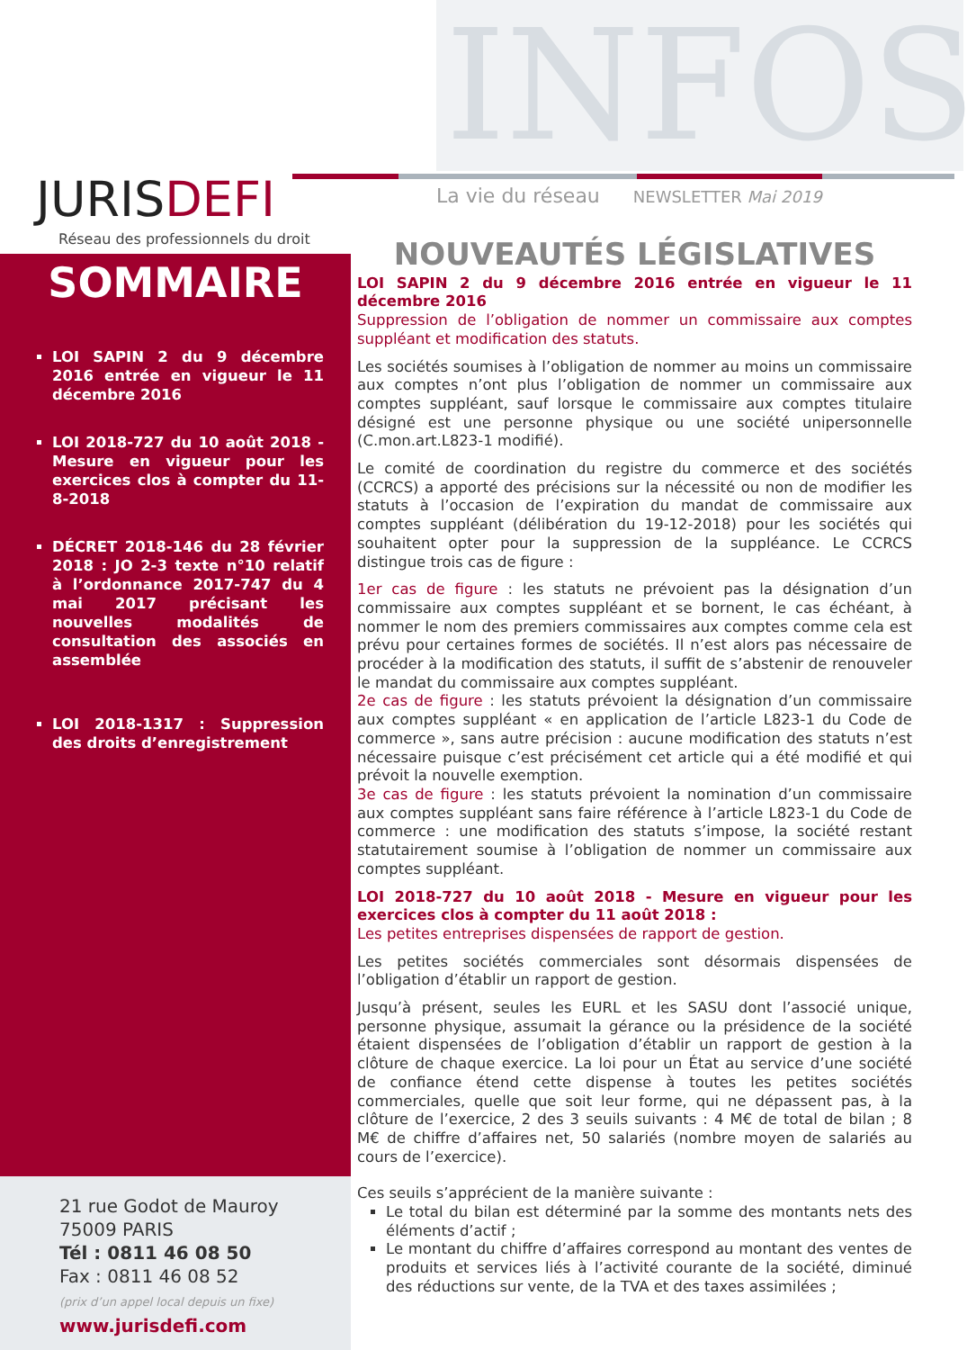INFOS
JURISDEFI
Réseau des professionnels du droit
La vie du réseau NEWSLETTER Mai 2019
SOMMAIRE
LOI SAPIN 2 du 9 décembre 2016 entrée en vigueur le 11 décembre 2016
LOI 2018-727 du 10 août 2018 - Mesure en vigueur pour les exercices clos à compter du 11-8-2018
DÉCRET 2018-146 du 28 février 2018 : JO 2-3 texte n°10 relatif à l’ordonnance 2017-747 du 4 mai 2017 précisant les nouvelles modalités de consultation des associés en assemblée
LOI 2018-1317 : Suppression des droits d’enregistrement
NOUVEAUTÉS LÉGISLATIVES
LOI SAPIN 2 du 9 décembre 2016 entrée en vigueur le 11 décembre 2016
Suppression de l’obligation de nommer un commissaire aux comptes suppléant et modification des statuts.
Les sociétés soumises à l’obligation de nommer au moins un commissaire aux comptes n’ont plus l’obligation de nommer un commissaire aux comptes suppléant, sauf lorsque le commissaire aux comptes titulaire désigné est une personne physique ou une société unipersonnelle (C.mon.art.L823-1 modifié).
Le comité de coordination du registre du commerce et des sociétés (CCRCS) a apporté des précisions sur la nécessité ou non de modifier les statuts à l’occasion de l’expiration du mandat de commissaire aux comptes suppléant (délibération du 19-12-2018) pour les sociétés qui souhaitent opter pour la suppression de la suppléance. Le CCRCS distingue trois cas de figure :
1er cas de figure : les statuts ne prévoient pas la désignation d’un commissaire aux comptes suppléant et se bornent, le cas échéant, à nommer le nom des premiers commissaires aux comptes comme cela est prévu pour certaines formes de sociétés. Il n’est alors pas nécessaire de procéder à la modification des statuts, il suffit de s’abstenir de renouveler le mandat du commissaire aux comptes suppléant.
2e cas de figure : les statuts prévoient la désignation d’un commissaire aux comptes suppléant « en application de l’article L823-1 du Code de commerce », sans autre précision : aucune modification des statuts n’est nécessaire puisque c’est précisément cet article qui a été modifié et qui prévoit la nouvelle exemption.
3e cas de figure : les statuts prévoient la nomination d’un commissaire aux comptes suppléant sans faire référence à l’article L823-1 du Code de commerce : une modification des statuts s’impose, la société restant statutairement soumise à l’obligation de nommer un commissaire aux comptes suppléant.
LOI 2018-727 du 10 août 2018 - Mesure en vigueur pour les exercices clos à compter du 11 août 2018 :
Les petites entreprises dispensées de rapport de gestion.
Les petites sociétés commerciales sont désormais dispensées de l’obligation d’établir un rapport de gestion.
Jusqu’à présent, seules les EURL et les SASU dont l’associé unique, personne physique, assumait la gérance ou la présidence de la société étaient dispensées de l’obligation d’établir un rapport de gestion à la clôture de chaque exercice. La loi pour un État au service d’une société de confiance étend cette dispense à toutes les petites sociétés commerciales, quelle que soit leur forme, qui ne dépassent pas, à la clôture de l’exercice, 2 des 3 seuils suivants : 4 M€ de total de bilan ; 8 M€ de chiffre d’affaires net, 50 salariés (nombre moyen de salariés au cours de l’exercice).
Ces seuils s’apprécient de la manière suivante :
Le total du bilan est déterminé par la somme des montants nets des éléments d’actif ;
Le montant du chiffre d’affaires correspond au montant des ventes de produits et services liés à l’activité courante de la société, diminué des réductions sur vente, de la TVA et des taxes assimilées ;
21 rue Godot de Mauroy
75009 PARIS
Tél : 0811 46 08 50
Fax : 0811 46 08 52
(prix d’un appel local depuis un fixe)
www.jurisdefi.com